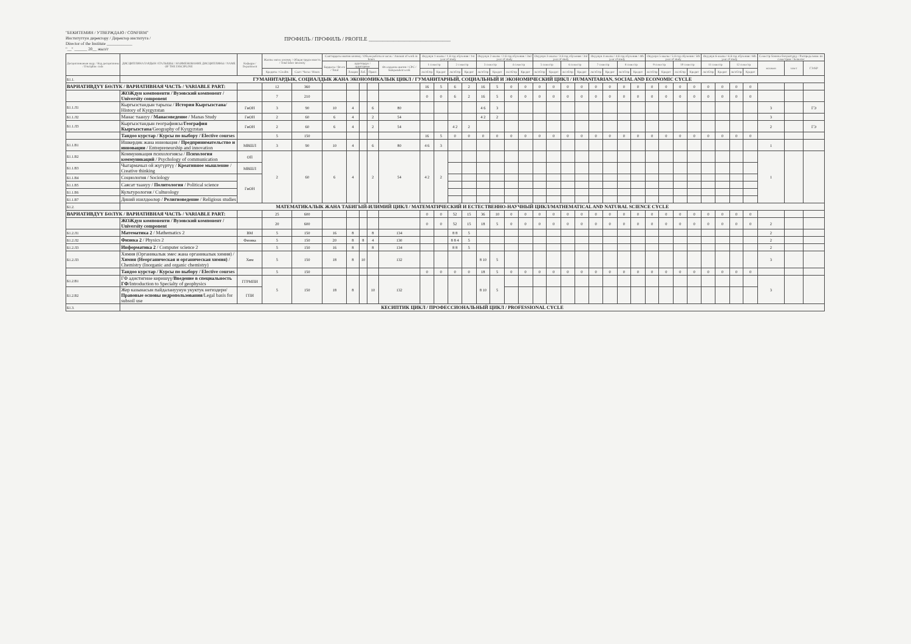"БЕКИТЕМИН / УТВЕРЖДАЮ / CONFIRM"
Институттун директору / Директор института /
Director of the Institute ____________
"__" ______ 20__ жыл/г
ПРОФИЛЬ / ПРОФИЛЬ / PROFILE ______________________________
| Дисциплинанын коду / Код дисциплины / Discipline code | ДИСЦИПЛИНАЛАРДЫН АТАЛЫШЫ / НАИМЕНОВАНИЕ ДИСЦИПЛИНЫ / NAME OF THE DISCIPLINE | Кафедра / Department | Жалпы эмгек көлөмү / Общая трудоемкость / Total labor intensity | | Сааттардагы иштин көлөмү / Объем работы в часах / Amount of work in hours | | | | | Окуунун 1-жылы / 1-й год обучения / 1st year of study | | | | Окуунун 2-жылы / 2-й год обучения / 2nd year of study | | | | Окуунун 3-жылы / 3-й год обучения / 3rd year of study | | | | Окуунун 4-жылы / 4-й год обучения / 4th year of study | | | | Окуунун 5-жылы / 5-й год обучения / 5th year of study | | | | Окуунун 6-жылы / 6-й год обучения / 6th year of study | | | | Семестр боюнча бөлүштүрүү / Распределение по семестрам / Semester | | |
| --- | --- | --- | --- | --- | --- | --- | --- | --- | --- | --- | --- | --- | --- | --- | --- | --- | --- | --- | --- | --- | --- | --- | --- | --- | --- | --- | --- | --- | --- | --- | --- | --- | --- | --- | --- | --- |
| | | | | | Бардыгы / Всего / Total | аудитордук / аудиторные | | | Өз алдынча иштөө / СРС / Independent work | 1 семестр | | 2 семестр | | 3 семестр | | 4 семестр | | 5 семестр | | 6 семестр | | 7 семестр | | 8 семестр | | 9 семестр | | 10 семестр | | 11 семестр | | 12 семестр | | экзамен | зачет | ГЭ/КР |
| | | | Кредиты / Credits | Саат / Часы / Hours | | Лекция | Лаб. | Практ. | | лк/лб/пр | Кредит | лк/лб/пр | Кредит | лк/лб/пр | Кредит | лк/лб/пр | Кредит | лк/лб/пр | Кредит | лк/лб/пр | Кредит | лк/лб/пр | Кредит | лк/лб/пр | Кредит | лк/лб/пр | Кредит | лк/лб/пр | Кредит | лк/лб/пр | Кредит | лк/лб/пр | Кредит | | | |
| Б1.1. | ГУМАНИТАРДЫК, СОЦИАЛДЫК ЖАНА ЭКОНОМИКАЛЫК ЦИКЛ / ГУМАНИТАРНЫЙ, СОЦИАЛЬНЫЙ И ЭКОНОМИЧЕСКИЙ ЦИКЛ / HUMANITARIAN, SOCIAL AND ECONOMIC CYCLE | | | | | | | | | | | | | | | | | | | | | | | | | | | | | | | | | | | |
| ВАРИАТИВДҮҮ БӨЛҮК / ВАРИАТИВНАЯ ЧАСТЬ / VARIABLE PART: | | | 12 | 360 | | | | | | 16 | 5 | 6 | 2 | 16 | 5 | 0 | 0 | 0 | 0 | 0 | 0 | 0 | 0 | 0 | 0 | 0 | 0 | 0 | 0 | 0 | 0 | 0 | 0 | | | |
| | ЖОЖдун компоненти / Вузовский компонент / University component | | 7 | 210 | | | | | | 0 | 0 | 6 | 2 | 16 | 5 | 0 | 0 | 0 | 0 | 0 | 0 | 0 | 0 | 0 | 0 | 0 | 0 | 0 | 0 | 0 | 0 | 0 | 0 | | | |
| Б1.1.Л1 | Кыргызстандын тарыхы / История Кыргызстана / History of Kyrgyzstan | ГиОН | 3 | 90 | 10 | 4 | | 6 | 80 | | | | | 4 6 | 3 | | | | | | | | | | | | | | | | | | | 3 | | ГЭ |
| Б1.1.Л2 | Манас таануу / Манасоведение / Manas Study | ГиОН | 2 | 60 | 6 | 4 | | 2 | 54 | | | | | 4 2 | 2 | | | | | | | | | | | | | | | | | | | 3 | | |
| Б1.1.Л3 | Кыргызстандын географиясы/ География Кыргызстана /Geography of Kyrgyzstan | ГиОН | 2 | 60 | 6 | 4 | | 2 | 54 | | | 4 2 | 2 | | | | | | | | | | | | | | | | | | | | | 2 | | ГЭ |
| | Тандоо курстар / Курсы по выбору / Elective courses | | 5 | 150 | | | | | | 16 | 5 | 0 | 0 | 0 | 0 | 0 | 0 | 0 | 0 | 0 | 0 | 0 | 0 | 0 | 0 | 0 | 0 | 0 | 0 | 0 | 0 | 0 | 0 | | | |
| Б1.1.В1 | Ишкердик жана инновация / Предпринимательство и инновации / Entrepreneurship and innovation | МВШЛ | 3 | 90 | 10 | 4 | | 6 | 80 | 4 6 | 3 | | | | | | | | | | | | | | | | | | | | | | | 1 | | |
| Б1.1.В2 | Коммуникация психологиясы / Психология коммуникаций / Psychology of communication | ОП | 2 | 60 | 6 | 4 | | 2 | 54 | 4 2 | 2 | | | | | | | | | | | | | | | | | | | | | | | 1 | | |
| Б1.1.В3 | Чыгармачыл ой жүгүртүү / Креативное мышление / Creative thinking | МВШЛ | | | | | | | | | | | | | | | | | | | | | | | | | | | | | | | | | | |
| Б1.1.В4 | Социология / Sociology | ГиОН | | | | | | | | | | | | | | | | | | | | | | | | | | | | | | | | | | |
| Б1.1.В5 | Саясат таануу / Политология / Political science | | | | | | | | | | | | | | | | | | | | | | | | | | | | | | | | | | | |
| Б1.1.В6 | Культурология / Culturology | | | | | | | | | | | | | | | | | | | | | | | | | | | | | | | | | | | |
| Б1.1.В7 | Диний изилдөөлөр / Религиоведение / Religious studies | | | | | | | | | | | | | | | | | | | | | | | | | | | | | | | | | | | |
| Б1.2. | МАТЕМАТИКАЛЫК ЖАНА ТАБИГЫЙ-ИЛИМИЙ ЦИКЛ / МАТЕМАТИЧЕСКИЙ И ЕСТЕСТВЕННО-НАУЧНЫЙ ЦИКЛ/MATHEMATICAL AND NATURAL SCIENCE CYCLE | | | | | | | | | | | | | | | | | | | | | | | | | | | | | | | | | | | |
| ВАРИАТИВДҮҮ БӨЛҮК / ВАРИАТИВНАЯ ЧАСТЬ / VARIABLE PART: | | | 25 | 600 | | | | | | 0 | 0 | 52 | 15 | 36 | 10 | 0 | 0 | 0 | 0 | 0 | 0 | 0 | 0 | 0 | 0 | 0 | 0 | 0 | 0 | 0 | 0 | 0 | 0 | | | |
| | ЖОЖдун компоненти / Вузовский компонент / University component | | 20 | 600 | | | | | | 0 | 0 | 52 | 15 | 18 | 5 | 0 | 0 | 0 | 0 | 0 | 0 | 0 | 0 | 0 | 0 | 0 | 0 | 0 | 0 | 0 | 0 | 0 | 0 | 2 | | |
| Б1.2.Л1 | Математика 2 / Mathematics 2 | ВМ | 5 | 150 | 16 | 8 | | 8 | 134 | | | 8 8 | 5 | | | | | | | | | | | | | | | | | | | | | 2 | | |
| Б1.2.Л2 | Физика 2 / Physics 2 | Физика | 5 | 150 | 20 | 8 | 8 | 4 | 130 | | | 8 8 4 | 5 | | | | | | | | | | | | | | | | | | | | | 2 | | |
| Б1.2.Л3 | Информатика 2 / Computer science 2 | | 5 | 150 | 16 | 8 | | 8 | 134 | | | 8 8 | 5 | | | | | | | | | | | | | | | | | | | | | 2 | | |
| Б1.2.Л3 | Химия (Органикалык эмес жана органикалык химия) / Химия (Неорганическая и органическая химия) / Chemistry (Inorganic and organic chemistry) | Хим | 5 | 150 | 18 | 8 | 10 | | 132 | | | | | 8 10 | 5 | | | | | | | | | | | | | | | | | | | 3 | | |
| | Тандоо курстар / Курсы по выбору / Elective courses | | 5 | 150 | | | | | | 0 | 0 | 0 | 0 | 18 | 5 | 0 | 0 | 0 | 0 | 0 | 0 | 0 | 0 | 0 | 0 | 0 | 0 | 0 | 0 | 0 | 0 | 0 | 0 | | | |
| Б1.2.В1 | ГФ адистигине киришүү/ Введение в специальность ГФ /Introduction to Specialty of geophysics | ГГРМПИ | 5 | 150 | 18 | 8 | | 10 | 132 | | | | | 8 10 | 5 | | | | | | | | | | | | | | | | | | | 3 | | |
| Б1.2.В2 | Жер казынасын пайдалануунун укуктук негиздери/ Правовые основы недропользования /Legal basis for subsoil use | ГПИ | | | | | | | | | | | | | | | | | | | | | | | | | | | | | | | | | | |
| Б1.3. | КЕСИПТИК ЦИКЛ / ПРОФЕССИОНАЛЬНЫЙ ЦИКЛ / PROFESSIONAL CYCLE | | | | | | | | | | | | | | | | | | | | | | | | | | | | | | | | | | | |